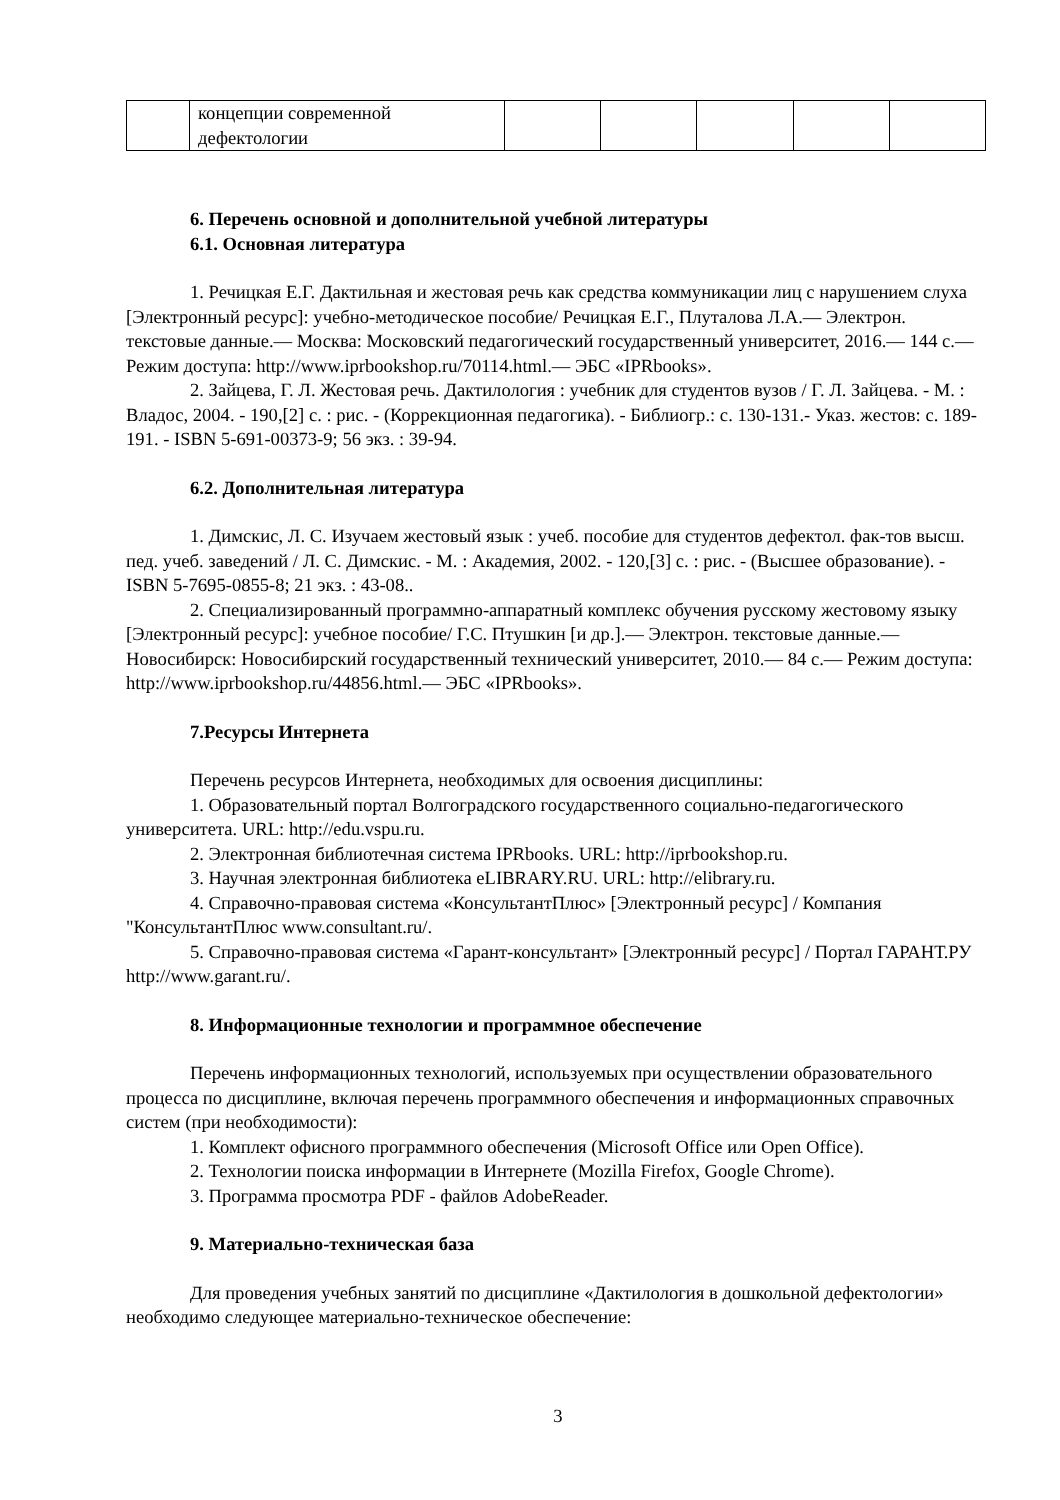| | концепции современной дефектологии | | | | | |
6. Перечень основной и дополнительной учебной литературы
6.1. Основная литература
1. Речицкая Е.Г. Дактильная и жестовая речь как средства коммуникации лиц с нарушением слуха [Электронный ресурс]: учебно-методическое пособие/ Речицкая Е.Г., Плуталова Л.А.— Электрон. текстовые данные.— Москва: Московский педагогический государственный университет, 2016.— 144 c.— Режим доступа: http://www.iprbookshop.ru/70114.html.— ЭБС «IPRbooks».
2. Зайцева, Г. Л. Жестовая речь. Дактилология : учебник для студентов вузов / Г. Л. Зайцева. - М. : Владос, 2004. - 190,[2] с. : рис. - (Коррекционная педагогика). - Библиогр.: с. 130-131.- Указ. жестов: с. 189-191. - ISBN 5-691-00373-9; 56 экз. : 39-94.
6.2. Дополнительная литература
1. Димскис, Л. С. Изучаем жестовый язык : учеб. пособие для студентов дефектол. фак-тов высш. пед. учеб. заведений / Л. С. Димскис. - М. : Академия, 2002. - 120,[3] с. : рис. - (Высшее образование). - ISBN 5-7695-0855-8; 21 экз. : 43-08..
2. Специализированный программно-аппаратный комплекс обучения русскому жестовому языку [Электронный ресурс]: учебное пособие/ Г.С. Птушкин [и др.].— Электрон. текстовые данные.— Новосибирск: Новосибирский государственный технический университет, 2010.— 84 c.— Режим доступа: http://www.iprbookshop.ru/44856.html.— ЭБС «IPRbooks».
7.Ресурсы Интернета
Перечень ресурсов Интернета, необходимых для освоения дисциплины:
1. Образовательный портал Волгоградского государственного социально-педагогического университета. URL: http://edu.vspu.ru.
2. Электронная библиотечная система IPRbooks. URL: http://iprbookshop.ru.
3. Научная электронная библиотека eLIBRARY.RU. URL: http://elibrary.ru.
4. Справочно-правовая система «КонсультантПлюс» [Электронный ресурс] / Компания "КонсультантПлюс www.consultant.ru/.
5. Справочно-правовая система «Гарант-консультант» [Электронный ресурс] / Портал ГАРАНТ.РУ http://www.garant.ru/.
8. Информационные технологии и программное обеспечение
Перечень информационных технологий, используемых при осуществлении образовательного процесса по дисциплине, включая перечень программного обеспечения и информационных справочных систем (при необходимости):
1. Комплект офисного программного обеспечения (Microsoft Office или Open Office).
2. Технологии поиска информации в Интернете (Mozilla Firefox, Google Chrome).
3. Программа просмотра PDF - файлов AdobeReader.
9. Материально-техническая база
Для проведения учебных занятий по дисциплине «Дактилология в дошкольной дефектологии» необходимо следующее материально-техническое обеспечение:
3